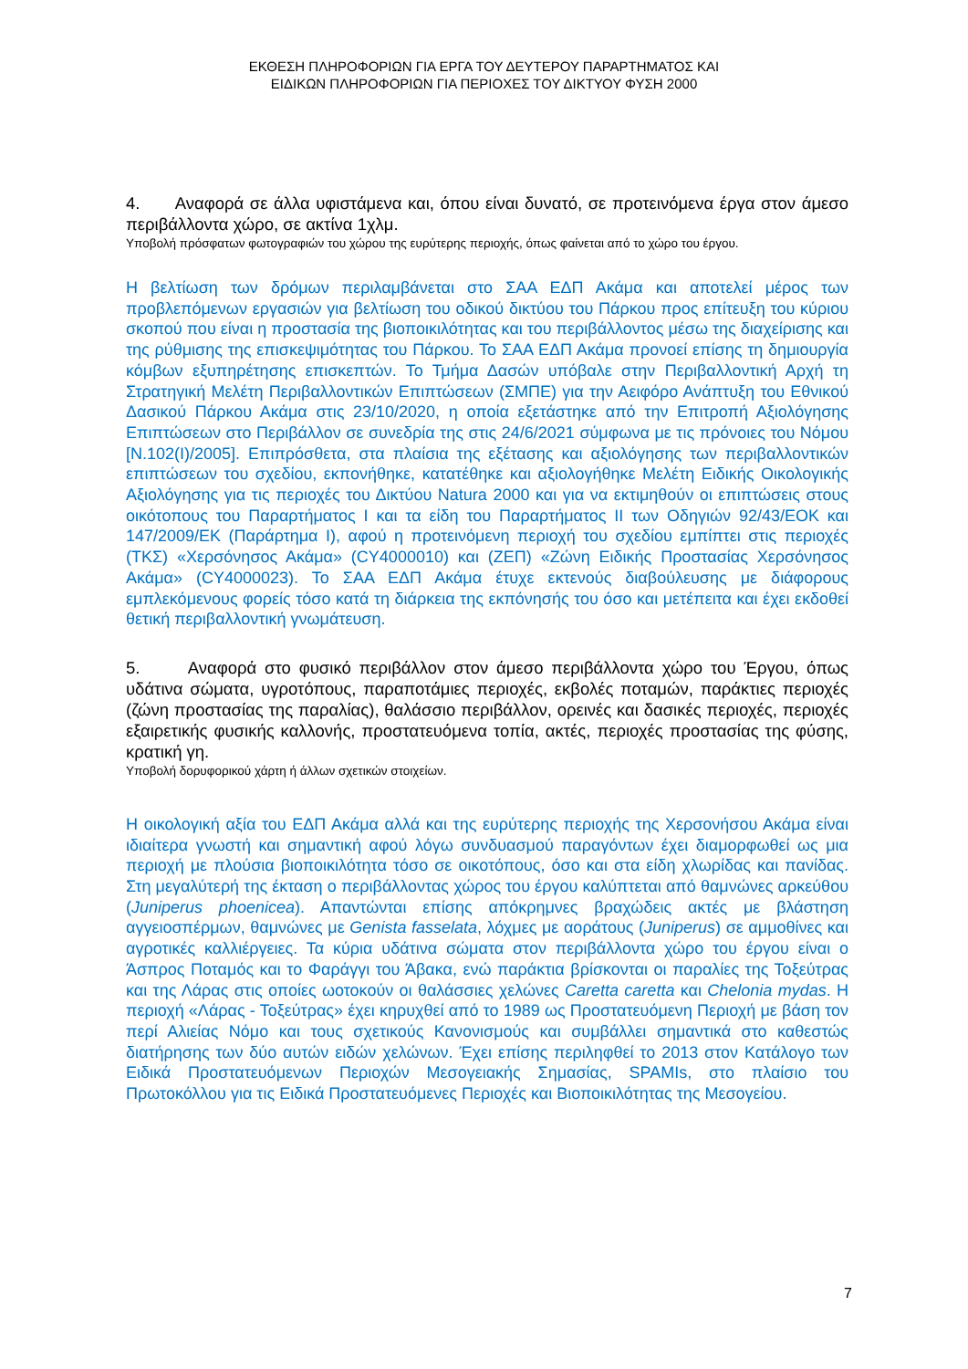ΕΚΘΕΣΗ ΠΛΗΡΟΦΟΡΙΩΝ ΓΙΑ ΕΡΓΑ ΤΟΥ ΔΕΥΤΕΡΟΥ ΠΑΡΑΡΤΗΜΑΤΟΣ ΚΑΙ
ΕΙΔΙΚΩΝ ΠΛΗΡΟΦΟΡΙΩΝ ΓΙΑ ΠΕΡΙΟΧΕΣ ΤΟΥ ΔΙΚΤΥΟΥ ΦΥΣΗ 2000
4. Αναφορά σε άλλα υφιστάμενα και, όπου είναι δυνατό, σε προτεινόμενα έργα στον άμεσο περιβάλλοντα χώρο, σε ακτίνα 1χλμ.
Υποβολή πρόσφατων φωτογραφιών του χώρου της ευρύτερης περιοχής, όπως φαίνεται από το χώρο του έργου.
Η βελτίωση των δρόμων περιλαμβάνεται στο ΣΑΑ ΕΔΠ Ακάμα και αποτελεί μέρος των προβλεπόμενων εργασιών για βελτίωση του οδικού δικτύου του Πάρκου προς επίτευξη του κύριου σκοπού που είναι η προστασία της βιοποικιλότητας και του περιβάλλοντος μέσω της διαχείρισης και της ρύθμισης της επισκεψιμότητας του Πάρκου. Το ΣΑΑ ΕΔΠ Ακάμα προνοεί επίσης τη δημιουργία κόμβων εξυπηρέτησης επισκεπτών. Το Τμήμα Δασών υπόβαλε στην Περιβαλλοντική Αρχή τη Στρατηγική Μελέτη Περιβαλλοντικών Επιπτώσεων (ΣΜΠΕ) για την Αειφόρο Ανάπτυξη του Εθνικού Δασικού Πάρκου Ακάμα στις 23/10/2020, η οποία εξετάστηκε από την Επιτροπή Αξιολόγησης Επιπτώσεων στο Περιβάλλον σε συνεδρία της στις 24/6/2021 σύμφωνα με τις πρόνοιες του Νόμου [Ν.102(Ι)/2005]. Επιπρόσθετα, στα πλαίσια της εξέτασης και αξιολόγησης των περιβαλλοντικών επιπτώσεων του σχεδίου, εκπονήθηκε, κατατέθηκε και αξιολογήθηκε Μελέτη Ειδικής Οικολογικής Αξιολόγησης για τις περιοχές του Δικτύου Natura 2000 και για να εκτιμηθούν οι επιπτώσεις στους οικότοπους του Παραρτήματος Ι και τα είδη του Παραρτήματος ΙΙ των Οδηγιών 92/43/ΕΟΚ και 147/2009/ΕΚ (Παράρτημα Ι), αφού η προτεινόμενη περιοχή του σχεδίου εμπίπτει στις περιοχές (ΤΚΣ) «Χερσόνησος Ακάμα» (CY4000010) και (ΖΕΠ) «Ζώνη Ειδικής Προστασίας Χερσόνησος Ακάμα» (CY4000023). Το ΣΑΑ ΕΔΠ Ακάμα έτυχε εκτενούς διαβούλευσης με διάφορους εμπλεκόμενους φορείς τόσο κατά τη διάρκεια της εκπόνησής του όσο και μετέπειτα και έχει εκδοθεί θετική περιβαλλοντική γνωμάτευση.
5. Αναφορά στο φυσικό περιβάλλον στον άμεσο περιβάλλοντα χώρο του Έργου, όπως υδάτινα σώματα, υγροτόπους, παραποτάμιες περιοχές, εκβολές ποταμών, παράκτιες περιοχές (ζώνη προστασίας της παραλίας), θαλάσσιο περιβάλλον, ορεινές και δασικές περιοχές, περιοχές εξαιρετικής φυσικής καλλονής, προστατευόμενα τοπία, ακτές, περιοχές προστασίας της φύσης, κρατική γη.
Υποβολή δορυφορικού χάρτη ή άλλων σχετικών στοιχείων.
Η οικολογική αξία του ΕΔΠ Ακάμα αλλά και της ευρύτερης περιοχής της Χερσονήσου Ακάμα είναι ιδιαίτερα γνωστή και σημαντική αφού λόγω συνδυασμού παραγόντων έχει διαμορφωθεί ως μια περιοχή με πλούσια βιοποικιλότητα τόσο σε οικοτόπους, όσο και στα είδη χλωρίδας και πανίδας. Στη μεγαλύτερή της έκταση ο περιβάλλοντας χώρος του έργου καλύπτεται από θαμνώνες αρκεύθου (Juniperus phoenicea). Απαντώνται επίσης απόκρημνες βραχώδεις ακτές με βλάστηση αγγειοσπέρμων, θαμνώνες με Genista fasselata, λόχμες με αοράτους (Juniperus) σε αμμοθίνες και αγροτικές καλλιέργειες. Τα κύρια υδάτινα σώματα στον περιβάλλοντα χώρο του έργου είναι ο Άσπρος Ποταμός και το Φαράγγι του Άβακα, ενώ παράκτια βρίσκονται οι παραλίες της Τοξεύτρας και της Λάρας στις οποίες ωοτοκούν οι θαλάσσιες χελώνες Caretta caretta και Chelonia mydas. Η περιοχή «Λάρας - Τοξεύτρας» έχει κηρυχθεί από το 1989 ως Προστατευόμενη Περιοχή με βάση τον περί Αλιείας Νόμο και τους σχετικούς Κανονισμούς και συμβάλλει σημαντικά στο καθεστώς διατήρησης των δύο αυτών ειδών χελώνων. Έχει επίσης περιληφθεί το 2013 στον Κατάλογο των Ειδικά Προστατευόμενων Περιοχών Μεσογειακής Σημασίας, SPAMIs, στο πλαίσιο του Πρωτοκόλλου για τις Ειδικά Προστατευόμενες Περιοχές και Βιοποικιλότητας της Μεσογείου.
7